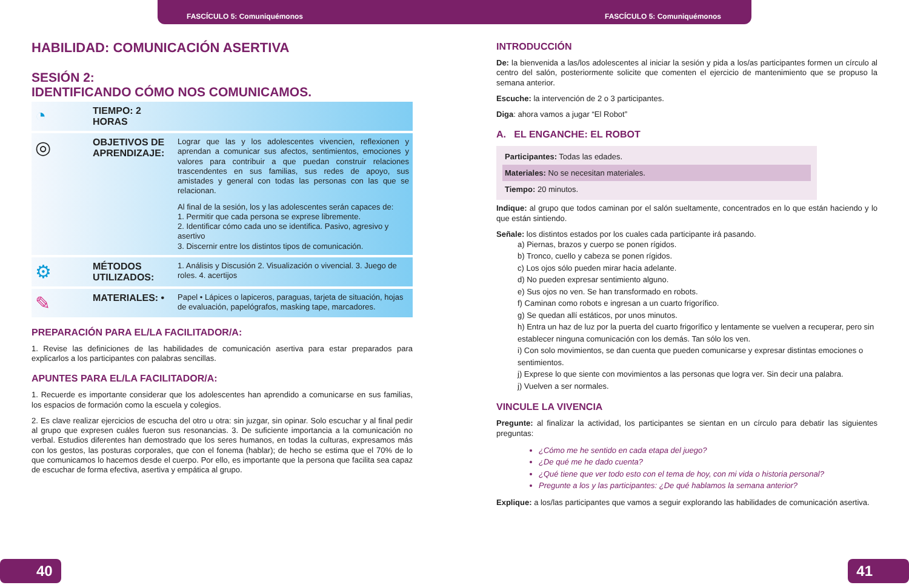FASCÍCULO 5: Comuniquémonos FASCÍCULO 5: Comuniquémonos
HABILIDAD: COMUNICACIÓN ASERTIVA
SESIÓN 2:
IDENTIFICANDO CÓMO NOS COMUNICAMOS.
◔
TIEMPO: 2 HORAS
◎
OBJETIVOS DE APRENDIZAJE:
Lograr que las y los adolescentes vivencien, reflexionen y aprendan a comunicar sus afectos, sentimientos, emociones y valores para contribuir a que puedan construir relaciones trascendentes en sus familias, sus redes de apoyo, sus amistades y general con todas las personas con las que se relacionan.
Al final de la sesión, los y las adolescentes serán capaces de:
1. Permitir que cada persona se exprese libremente.
2. Identificar cómo cada uno se identifica. Pasivo, agresivo y asertivo
3. Discernir entre los distintos tipos de comunicación.
⚙
MÉTODOS UTILIZADOS:
1. Análisis y Discusión 2. Visualización o vivencial. 3. Juego de roles. 4. acertijos
✎
MATERIALES: •
Papel • Lápices o lapiceros, paraguas, tarjeta de situación, hojas de evaluación, papelógrafos, masking tape, marcadores.
PREPARACIÓN PARA EL/LA FACILITADOR/A:
1. Revise las definiciones de las habilidades de comunicación asertiva para estar preparados para explicarlos a los participantes con palabras sencillas.
APUNTES PARA EL/LA FACILITADOR/A:
1. Recuerde es importante considerar que los adolescentes han aprendido a comunicarse en sus familias, los espacios de formación como la escuela y colegios.
2. Es clave realizar ejercicios de escucha del otro u otra: sin juzgar, sin opinar. Solo escuchar y al final pedir al grupo que expresen cuáles fueron sus resonancias. 3. De suficiente importancia a la comunicación no verbal. Estudios diferentes han demostrado que los seres humanos, en todas la culturas, expresamos más con los gestos, las posturas corporales, que con el fonema (hablar); de hecho se estima que el 70% de lo que comunicamos lo hacemos desde el cuerpo. Por ello, es importante que la persona que facilita sea capaz de escuchar de forma efectiva, asertiva y empática al grupo.
INTRODUCCIÓN
De: la bienvenida a las/los adolescentes al iniciar la sesión y pida a los/as participantes formen un círculo al centro del salón, posteriormente solicite que comenten el ejercicio de mantenimiento que se propuso la semana anterior.
Escuche: la intervención de 2 o 3 participantes.
Diga: ahora vamos a jugar “El Robot”
A. EL ENGANCHE: EL ROBOT
Participantes: Todas las edades.
Materiales: No se necesitan materiales.
Tiempo: 20 minutos.
Indique: al grupo que todos caminan por el salón sueltamente, concentrados en lo que están haciendo y lo que están sintiendo.
Señale: los distintos estados por los cuales cada participante irá pasando.
a) Piernas, brazos y cuerpo se ponen rígidos.
b) Tronco, cuello y cabeza se ponen rígidos.
c) Los ojos sólo pueden mirar hacia adelante.
d) No pueden expresar sentimiento alguno.
e) Sus ojos no ven. Se han transformado en robots.
f) Caminan como robots e ingresan a un cuarto frigorífico.
g) Se quedan allí estáticos, por unos minutos.
h) Entra un haz de luz por la puerta del cuarto frigorífico y lentamente se vuelven a recuperar, pero sin establecer ninguna comunicación con los demás. Tan sólo los ven.
i) Con solo movimientos, se dan cuenta que pueden comunicarse y expresar distintas emociones o sentimientos.
j) Exprese lo que siente con movimientos a las personas que logra ver. Sin decir una palabra.
j) Vuelven a ser normales.
VINCULE LA VIVENCIA
Pregunte: al finalizar la actividad, los participantes se sientan en un círculo para debatir las siguientes preguntas:
¿Cómo me he sentido en cada etapa del juego?
¿De qué me he dado cuenta?
¿Qué tiene que ver todo esto con el tema de hoy, con mi vida o historia personal?
Pregunte a los y las participantes: ¿De qué hablamos la semana anterior?
Explique: a los/las participantes que vamos a seguir explorando las habilidades de comunicación asertiva.
40 41